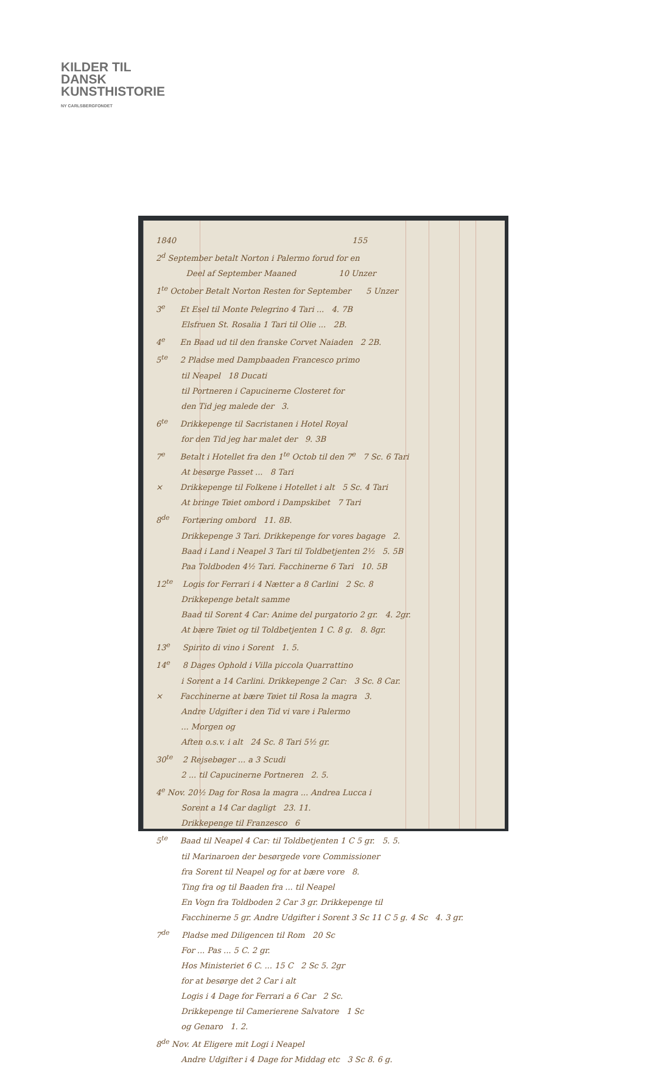KILDER TIL
DANSK
KUNSTHISTORIE
NY CARLSBERGFONDET
1840 155
2<sup>d</sup> September betalt Norton i Palermo forud for en
Deel af September Maaned 10 Unzer
1<sup>te</sup> October Betalt Norton Resten for September 5 Unzer
3<sup>e</sup> Et Esel til Monte Pelegrino 4 Tari ... 4. 7B
Elsfruen St. Rosalia 1 Tari til Olie ... 2B.
4<sup>e</sup> En Baad ud til den franske Corvet Naiaden 2 2B.
5<sup>te</sup> 2 Pladse med Dampbaaden Francesco primo
til Neapel 18 Ducati
til Portneren i Capucinerne Closteret for
den Tid jeg malede der 3.
6<sup>te</sup> Drikkepenge til Sacristanen i Hotel Royal
for den Tid jeg har malet der 9. 3B
7<sup>e</sup> Betalt i Hotellet fra den 1<sup>te</sup> Octob til den 7<sup>e</sup> 7 Sc. 6 Tari
At besørge Passet ... 8 Tari
× Drikkepenge til Folkene i Hotellet i alt 5 Sc. 4 Tari
At bringe Tøiet ombord i Dampskibet 7 Tari
8<sup>de</sup> Fortæring ombord 11. 8B.
Drikkepenge 3 Tari. Drikkepenge for vores bagage 2.
Baad i Land i Neapel 3 Tari til Toldbetjenten 2½ 5. 5B
Paa Toldboden 4½ Tari. Facchinerne 6 Tari 10. 5B
12<sup>te</sup> Logis for Ferrari i 4 Nætter a 8 Carlini 2 Sc. 8
Drikkepenge betalt samme
Baad til Sorent 4 Car: Anime del purgatorio 2 gr. 4. 2gr.
At bære Tøiet og til Toldbetjenten 1 C. 8 g. 8. 8gr.
13<sup>e</sup> Spirito di vino i Sorent 1. 5.
14<sup>e</sup> 8 Dages Ophold i Villa piccola Quarrattino
i Sorent a 14 Carlini. Drikkepenge 2 Car: 3 Sc. 8 Car.
× Facchinerne at bære Tøiet til Rosa la magra 3.
Andre Udgifter i den Tid vi vare i Palermo
... Morgen og
Aften o.s.v. i alt 24 Sc. 8 Tari 5½ gr.
30<sup>te</sup> 2 Rejsebøger ... a 3 Scudi
2 ... til Capucinerne Portneren 2. 5.
4<sup>e</sup> Nov. 20½ Dag for Rosa la magra ... Andrea Lucca i
Sorent a 14 Car dagligt 23. 11.
Drikkepenge til Franzesco 6
5<sup>te</sup> Baad til Neapel 4 Car: til Toldbetjenten 1 C 5 gr. 5. 5.
til Marinaroen der besørgede vore Commissioner
fra Sorent til Neapel og for at bære vore 8.
Ting fra og til Baaden fra ... til Neapel
En Vogn fra Toldboden 2 Car 3 gr. Drikkepenge til
Facchinerne 5 gr. Andre Udgifter i Sorent 3 Sc 11 C 5 g. 4 Sc 4. 3 gr.
7<sup>de</sup> Pladse med Diligencen til Rom 20 Sc
For ... Pas ... 5 C. 2 gr.
Hos Ministeriet 6 C. ... 15 C 2 Sc 5. 2gr
for at besørge det 2 Car i alt
Logis i 4 Dage for Ferrari a 6 Car 2 Sc.
Drikkepenge til Camerierene Salvatore 1 Sc
og Genaro 1. 2.
8<sup>de</sup> Nov. At Eligere mit Logi i Neapel
Andre Udgifter i 4 Dage for Middag etc 3 Sc 8. 6 g.